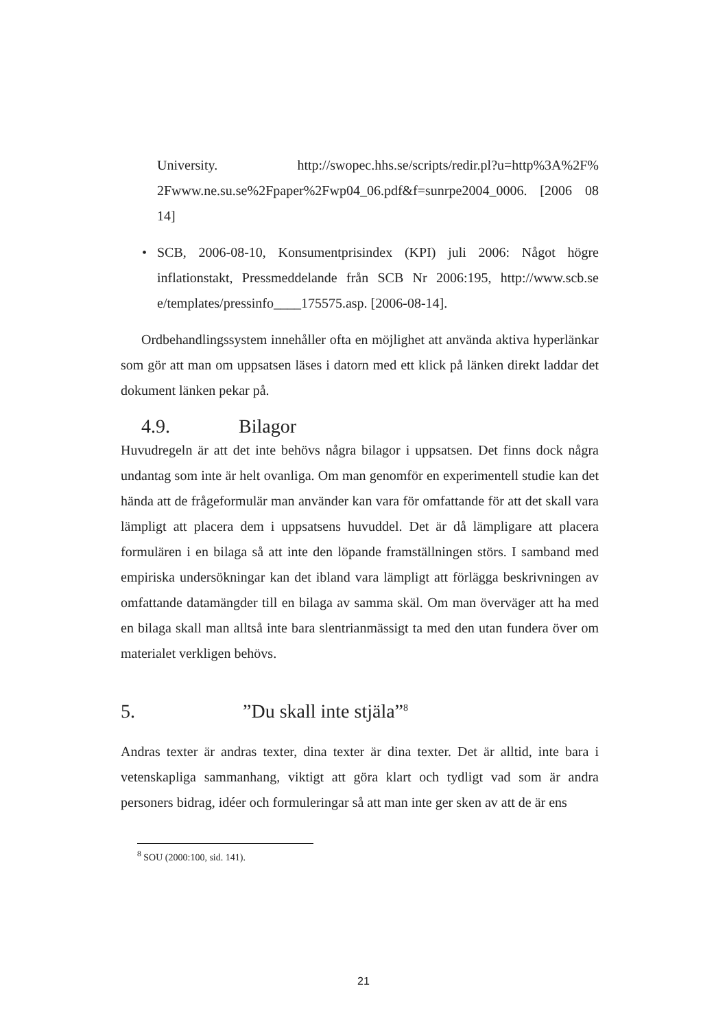University. http://swopec.hhs.se/scripts/redir.pl?u=http%3A%2F% 2Fwww.ne.su.se%2Fpaper%2Fwp04_06.pdf&f=sunrpe2004_0006. [2006 08 14]
• SCB, 2006-08-10, Konsumentprisindex (KPI) juli 2006: Något högre inflationstakt, Pressmeddelande från SCB Nr 2006:195, http://www.scb.se e/templates/pressinfo____175575.asp. [2006-08-14].
Ordbehandlingssystem innehåller ofta en möjlighet att använda aktiva hyperlänkar som gör att man om uppsatsen läses i datorn med ett klick på länken direkt laddar det dokument länken pekar på.
4.9. Bilagor
Huvudregeln är att det inte behövs några bilagor i uppsatsen. Det finns dock några undantag som inte är helt ovanliga. Om man genomför en experimentell studie kan det hända att de frågeformulär man använder kan vara för omfattande för att det skall vara lämpligt att placera dem i uppsatsens huvuddel. Det är då lämpligare att placera formulären i en bilaga så att inte den löpande framställningen störs. I samband med empiriska undersökningar kan det ibland vara lämpligt att förlägga beskrivningen av omfattande datamängder till en bilaga av samma skäl. Om man överväger att ha med en bilaga skall man alltså inte bara slentrianmässigt ta med den utan fundera över om materialet verkligen behövs.
5.”Du skall inte stjäla”<sup>8</sup>
Andras texter är andras texter, dina texter är dina texter. Det är alltid, inte bara i vetenskapliga sammanhang, viktigt att göra klart och tydligt vad som är andra personers bidrag, idéer och formuleringar så att man inte ger sken av att de är ens
<sup>8</sup> SOU (2000:100, sid. 141).
21